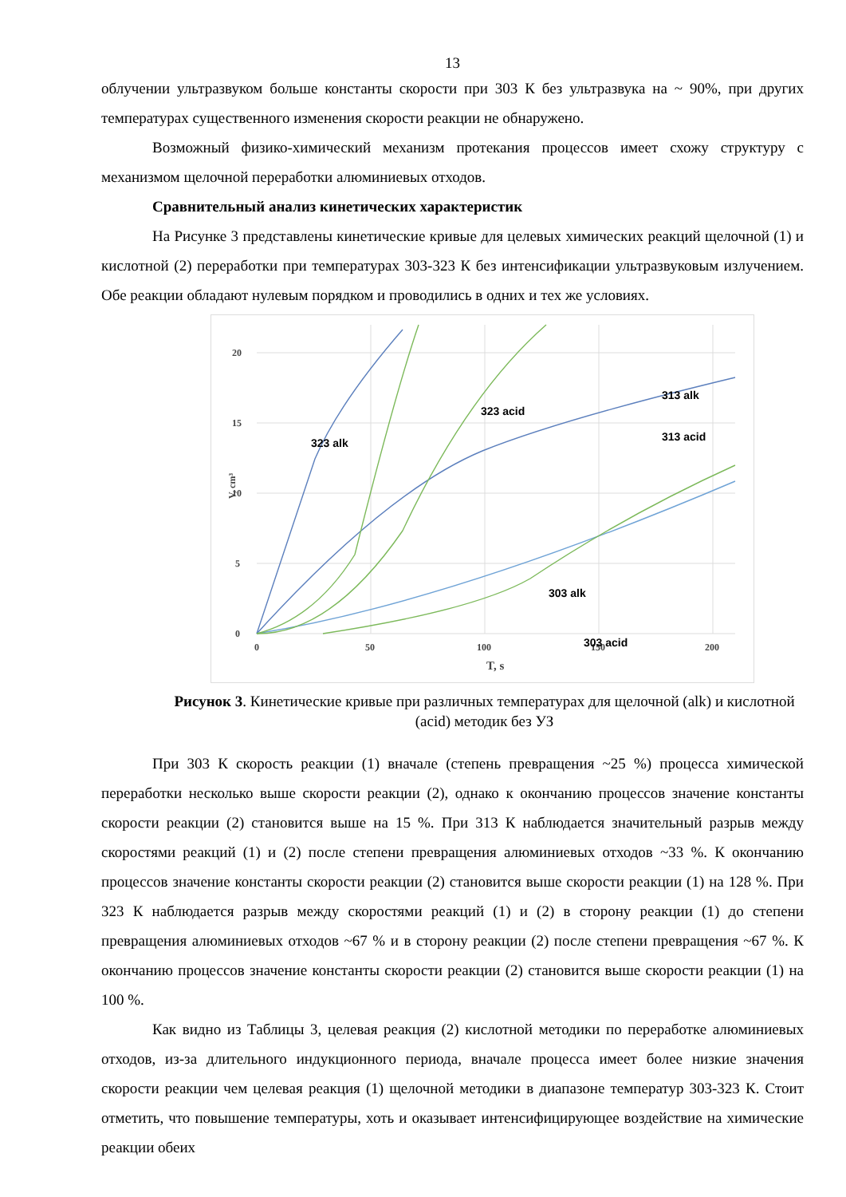13
облучении ультразвуком больше константы скорости при 303 К без ультразвука на ~ 90%, при других температурах существенного изменения скорости реакции не обнаружено.
Возможный физико-химический механизм протекания процессов имеет схожу структуру с механизмом щелочной переработки алюминиевых отходов.
Сравнительный анализ кинетических характеристик
На Рисунке 3 представлены кинетические кривые для целевых химических реакций щелочной (1) и кислотной (2) переработки при температурах 303-323 К без интенсификации ультразвуковым излучением. Обе реакции обладают нулевым порядком и проводились в одних и тех же условиях.
0
5
10
15
20
0
50
100
150
200
T, s
V, cm³
323 alk
323 acid
313 acid
313 alk
303 alk
303 acid
Рисунок 3. Кинетические кривые при различных температурах для щелочной (alk) и кислотной (acid) методик без УЗ
При 303 К скорость реакции (1) вначале (степень превращения ~25 %) процесса химической переработки несколько выше скорости реакции (2), однако к окончанию процессов значение константы скорости реакции (2) становится выше на 15 %. При 313 К наблюдается значительный разрыв между скоростями реакций (1) и (2) после степени превращения алюминиевых отходов ~33 %. К окончанию процессов значение константы скорости реакции (2) становится выше скорости реакции (1) на 128 %. При 323 К наблюдается разрыв между скоростями реакций (1) и (2) в сторону реакции (1) до степени превращения алюминиевых отходов ~67 % и в сторону реакции (2) после степени превращения ~67 %. К окончанию процессов значение константы скорости реакции (2) становится выше скорости реакции (1) на 100 %.
Как видно из Таблицы 3, целевая реакция (2) кислотной методики по переработке алюминиевых отходов, из-за длительного индукционного периода, вначале процесса имеет более низкие значения скорости реакции чем целевая реакция (1) щелочной методики в диапазоне температур 303-323 К. Стоит отметить, что повышение температуры, хоть и оказывает интенсифицирующее воздействие на химические реакции обеих